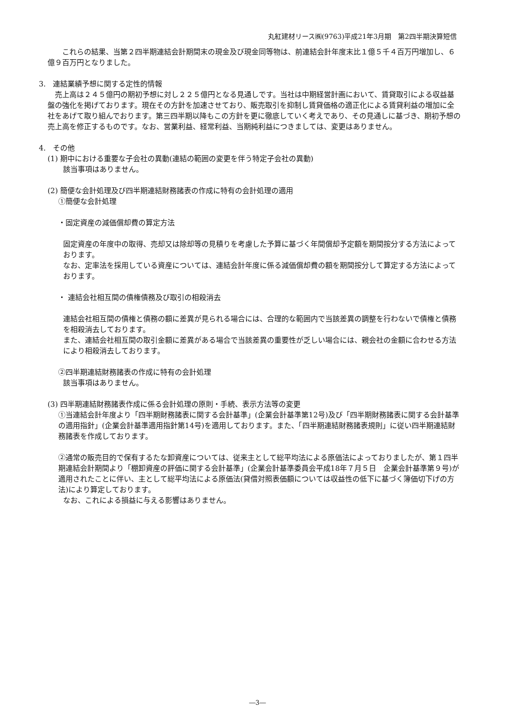丸紅建材リース㈱(9763)平成21年3月期　第2四半期決算短信
　　これらの結果、当第２四半期連結会計期間末の現金及び現金同等物は、前連結会計年度末比１億５千４百万円増加し、６億９百万円となりました。
3.　連結業績予想に関する定性的情報
　売上高は２４５億円の期初予想に対し２２５億円となる見通しです。当社は中期経営計画において、賃貸取引による収益基盤の強化を掲げております。現在その方針を加速させており、販売取引を抑制し賃貸価格の適正化による賃貸利益の増加に全社をあげて取り組んでおります。第三四半期以降もこの方針を更に徹底していく考えであり、その見通しに基づき、期初予想の売上高を修正するものです。なお、営業利益、経常利益、当期純利益につきましては、変更はありません。
4.　その他
(1) 期中における重要な子会社の異動(連結の範囲の変更を伴う特定子会社の異動)
該当事項はありません。
(2) 簡便な会計処理及び四半期連結財務諸表の作成に特有の会計処理の適用
①簡便な会計処理
・固定資産の減価償却費の算定方法
固定資産の年度中の取得、売却又は除却等の見積りを考慮した予算に基づく年間償却予定額を期間按分する方法によっております。
なお、定率法を採用している資産については、連結会計年度に係る減価償却費の額を期間按分して算定する方法によっております。
・ 連結会社相互間の債権債務及び取引の相殺消去
連結会社相互間の債権と債務の額に差異が見られる場合には、合理的な範囲内で当該差異の調整を行わないで債権と債務を相殺消去しております。
また、連結会社相互間の取引金額に差異がある場合で当該差異の重要性が乏しい場合には、親会社の金額に合わせる方法により相殺消去しております。
②四半期連結財務諸表の作成に特有の会計処理
該当事項はありません。
(3) 四半期連結財務諸表作成に係る会計処理の原則・手続、表示方法等の変更
①当連結会計年度より「四半期財務諸表に関する会計基準」(企業会計基準第12号)及び「四半期財務諸表に関する会計基準の適用指針」(企業会計基準適用指針第14号)を適用しております。また、「四半期連結財務諸表規則」に従い四半期連結財務諸表を作成しております。
②通常の販売目的で保有するたな卸資産については、従来主として総平均法による原価法によっておりましたが、第１四半期連結会計期間より「棚卸資産の評価に関する会計基準」(企業会計基準委員会平成18年７月５日　企業会計基準第９号)が適用されたことに伴い、主として総平均法による原価法(貸借対照表価額については収益性の低下に基づく簿価切下げの方法)により算定しております。
なお、これによる損益に与える影響はありません。
―3―